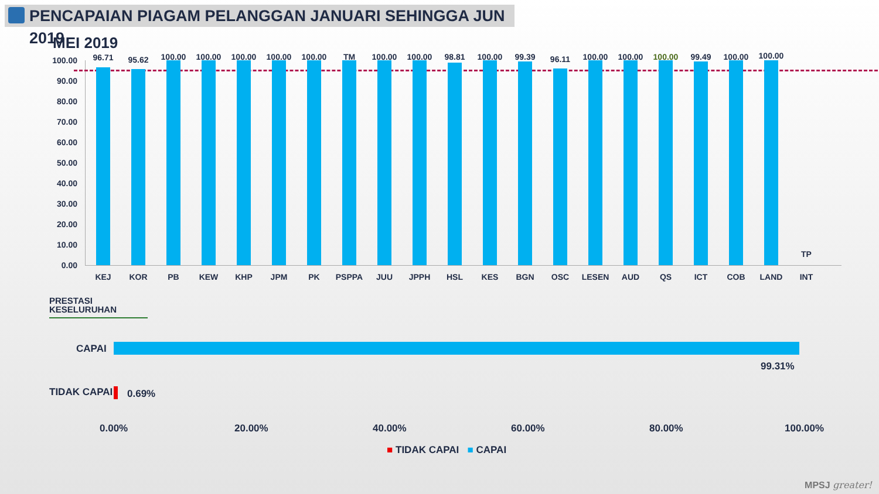PENCAPAIAN PIAGAM PELANGGAN JANUARI SEHINGGA JUN 2019
MEI 2019
100.00
90.00
80.00
70.00
60.00
50.00
40.00
30.00
20.00
10.00
0.00
96.71
KEJ
95.62
KOR
100.00
PB
100.00
KEW
100.00
KHP
100.00
JPM
100.00
PK
TM
PSPPA
100.00
JUU
100.00
JPPH
98.81
HSL
100.00
KES
99.39
BGN
96.11
OSC
100.00
LESEN
100.00
AUD
100.00
QS
99.49
ICT
100.00
COB
100.00
LAND
TP
INT
PRESTASI
KESELURUHAN
CAPAI
99.31%
TIDAK CAPAI 0.69%
0.00% 20.00% 40.00% 60.00% 80.00% 100.00%
■ TIDAK CAPAI ■ CAPAI
MPSJ greater!